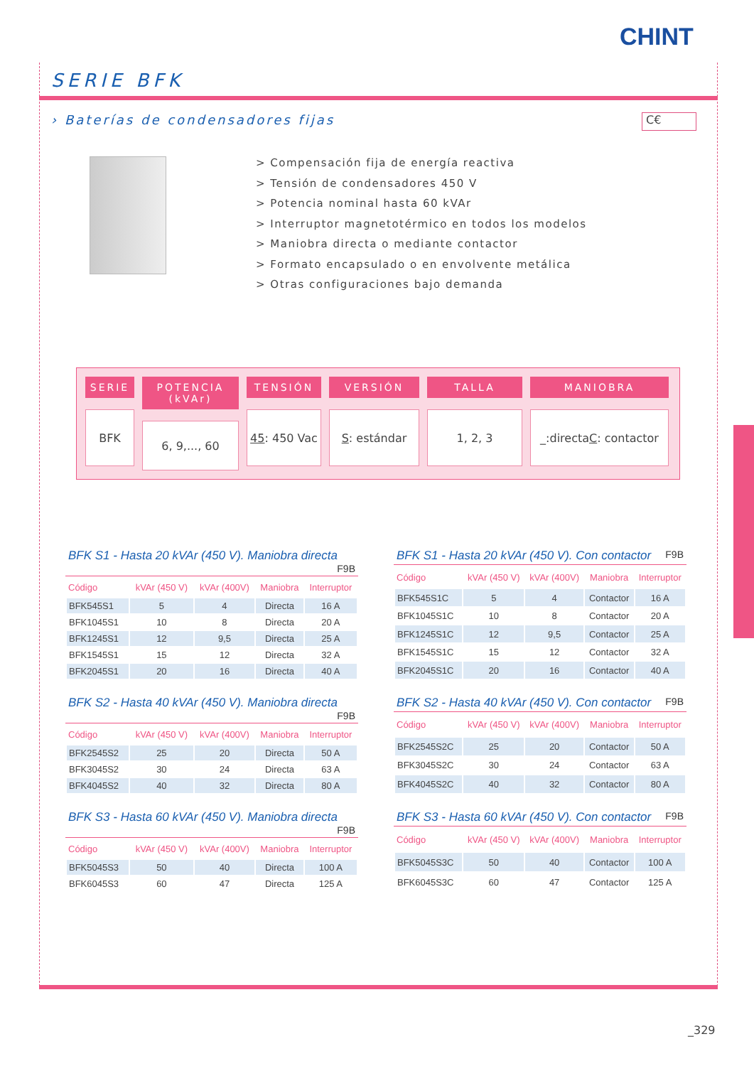CHINT
SERIE BFK
› Baterías de condensadores fijas
C€
> Compensación fija de energía reactiva
> Tensión de condensadores 450 V
> Potencia nominal hasta 60 kVAr
> Interruptor magnetotérmico en todos los modelos
> Maniobra directa o mediante contactor
> Formato encapsulado o en envolvente metálica
> Otras configuraciones bajo demanda
SERIE
BFK
POTENCIA (kVAr)
6, 9,..., 60
TENSIÓN
45: 450 Vac
VERSIÓN
S: estándar
TALLA
1, 2, 3
MANIOBRA
_:directa
C: contactor
BFK S1 - Hasta 20 kVAr (450 V). Maniobra directa F9B
| Código | kVAr (450 V) | kVAr (400V) | Maniobra | Interruptor |
| --- | --- | --- | --- | --- |
| BFK545S1 | 5 | 4 | Directa | 16 A |
| BFK1045S1 | 10 | 8 | Directa | 20 A |
| BFK1245S1 | 12 | 9,5 | Directa | 25 A |
| BFK1545S1 | 15 | 12 | Directa | 32 A |
| BFK2045S1 | 20 | 16 | Directa | 40 A |
BFK S1 - Hasta 20 kVAr (450 V). Con contactor F9B
| Código | kVAr (450 V) | kVAr (400V) | Maniobra | Interruptor |
| --- | --- | --- | --- | --- |
| BFK545S1C | 5 | 4 | Contactor | 16 A |
| BFK1045S1C | 10 | 8 | Contactor | 20 A |
| BFK1245S1C | 12 | 9,5 | Contactor | 25 A |
| BFK1545S1C | 15 | 12 | Contactor | 32 A |
| BFK2045S1C | 20 | 16 | Contactor | 40 A |
BFK S2 - Hasta 40 kVAr (450 V). Maniobra directa F9B
| Código | kVAr (450 V) | kVAr (400V) | Maniobra | Interruptor |
| --- | --- | --- | --- | --- |
| BFK2545S2 | 25 | 20 | Directa | 50 A |
| BFK3045S2 | 30 | 24 | Directa | 63 A |
| BFK4045S2 | 40 | 32 | Directa | 80 A |
BFK S2 - Hasta 40 kVAr (450 V). Con contactor F9B
| Código | kVAr (450 V) | kVAr (400V) | Maniobra | Interruptor |
| --- | --- | --- | --- | --- |
| BFK2545S2C | 25 | 20 | Contactor | 50 A |
| BFK3045S2C | 30 | 24 | Contactor | 63 A |
| BFK4045S2C | 40 | 32 | Contactor | 80 A |
BFK S3 - Hasta 60 kVAr (450 V). Maniobra directa F9B
| Código | kVAr (450 V) | kVAr (400V) | Maniobra | Interruptor |
| --- | --- | --- | --- | --- |
| BFK5045S3 | 50 | 40 | Directa | 100 A |
| BFK6045S3 | 60 | 47 | Directa | 125 A |
BFK S3 - Hasta 60 kVAr (450 V). Con contactor F9B
| Código | kVAr (450 V) | kVAr (400V) | Maniobra | Interruptor |
| --- | --- | --- | --- | --- |
| BFK5045S3C | 50 | 40 | Contactor | 100 A |
| BFK6045S3C | 60 | 47 | Contactor | 125 A |
_329